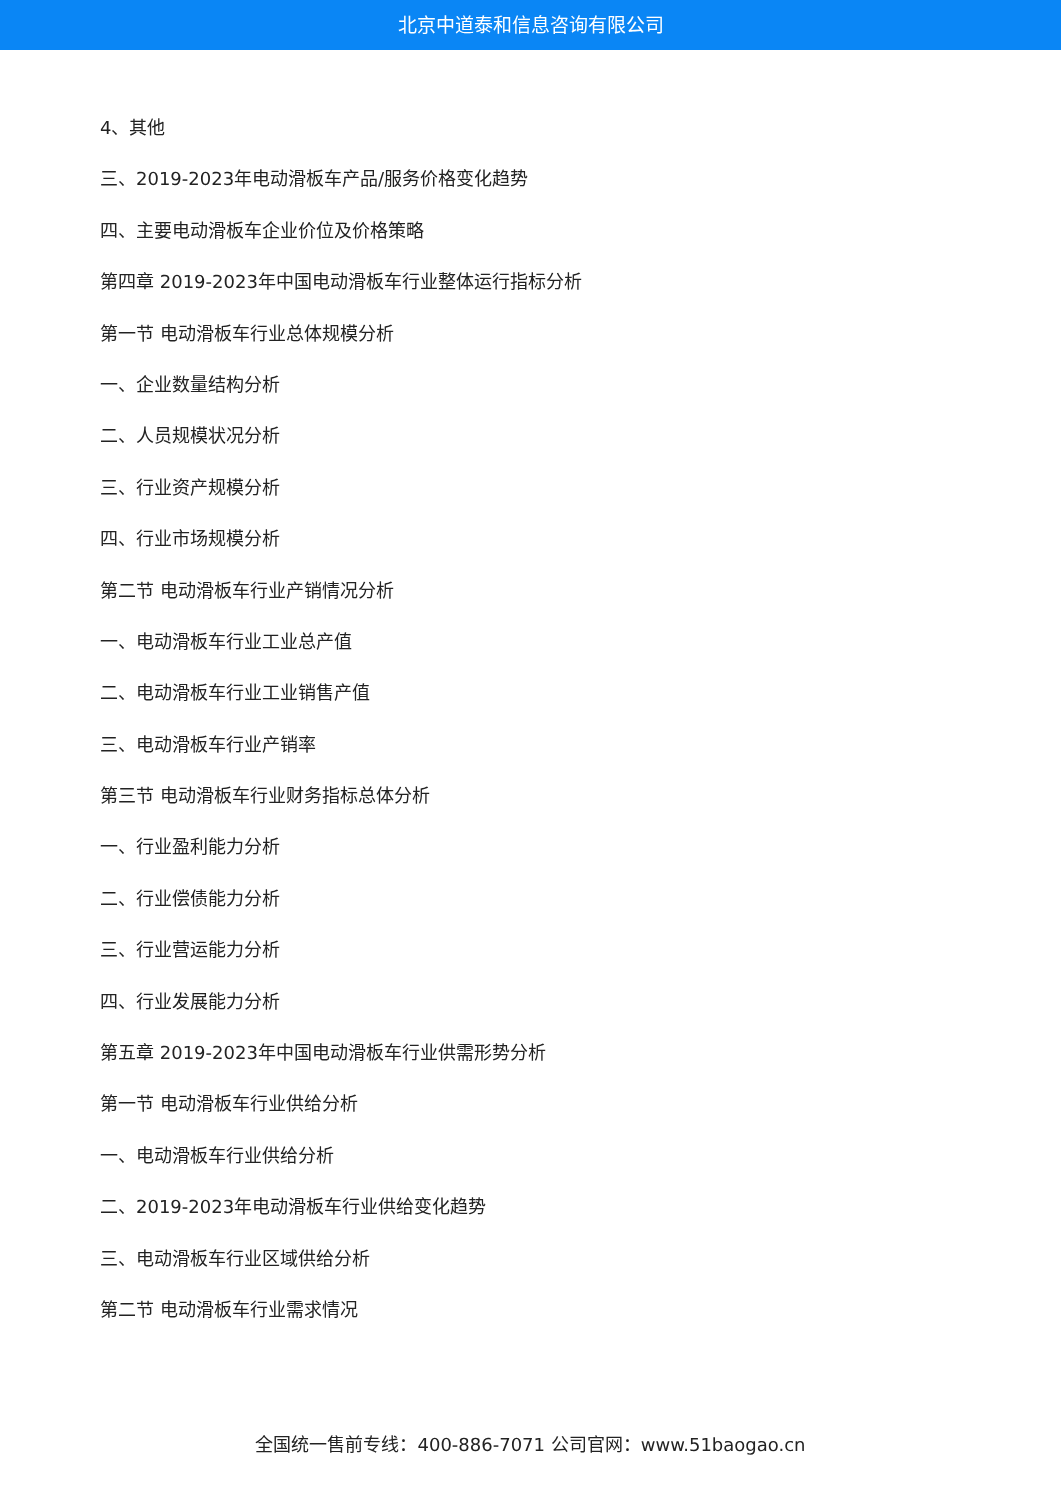北京中道泰和信息咨询有限公司
4、其他
三、2019-2023年电动滑板车产品/服务价格变化趋势
四、主要电动滑板车企业价位及价格策略
第四章 2019-2023年中国电动滑板车行业整体运行指标分析
第一节 电动滑板车行业总体规模分析
一、企业数量结构分析
二、人员规模状况分析
三、行业资产规模分析
四、行业市场规模分析
第二节 电动滑板车行业产销情况分析
一、电动滑板车行业工业总产值
二、电动滑板车行业工业销售产值
三、电动滑板车行业产销率
第三节 电动滑板车行业财务指标总体分析
一、行业盈利能力分析
二、行业偿债能力分析
三、行业营运能力分析
四、行业发展能力分析
第五章 2019-2023年中国电动滑板车行业供需形势分析
第一节 电动滑板车行业供给分析
一、电动滑板车行业供给分析
二、2019-2023年电动滑板车行业供给变化趋势
三、电动滑板车行业区域供给分析
第二节 电动滑板车行业需求情况
全国统一售前专线：400-886-7071 公司官网：www.51baogao.cn